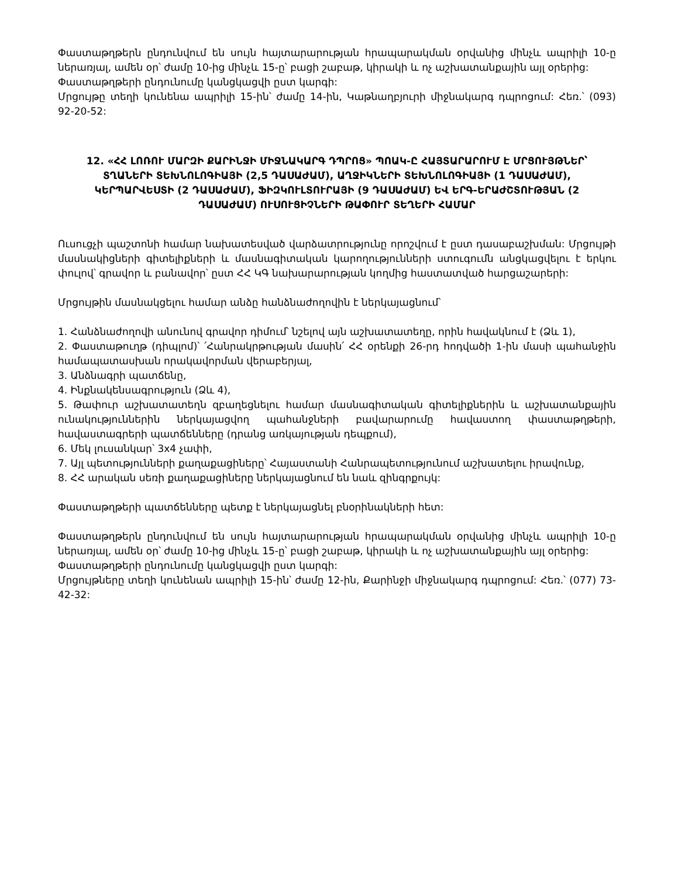Փաստաթղթերն ընդունվում են սույն հայտարարության հրապարակման օրվանից մինչև ապրիլի 10-ը ներառյալ, ամեն օր՝ ժամը 10-ից մինչև 15-ը՝ բացի շաբաթ, կիրակի և ոչ աշխատանքային այլ օրերից:
Փաստաթղթերի ընդունումը կանցկացվի ըստ կարգի:
Մրցույթը տեղի կունենա ապրիլի 15-ին՝ ժամը 14-ին, Կաթնաղբյուրի միջնակարգ դպրոցում: Հեռ.՝ (093) 92-20-52:
12. «ՀՀ ԼՈՌՈՒ ՄԱՐԶԻ ՔԱՐԻՆՋԻ ՄԻՋՆԱԿԱՐԳ ԴՊՐՈՑ» ՊՈԱԿ-Ը ՀԱՅՏԱՐԱՐՈՒՄ Է ՄՐՑՈՒՅԹՆԵՐ՝ ՏՂԱՆԵՐԻ ՏԵԽՆՈԼՈԳԻԱՅԻ (2,5 ԴԱՍԱԺԱՄ), ԱՂՋԻԿՆԵՐԻ ՏԵԽՆՈԼՈԳԻԱՅԻ (1 ԴԱՍԱԺԱՄ), ԿԵՐՊԱՐՎԵՍՏԻ (2 ԴԱՍԱԺԱՄ), ՖԻԶԿՈՒԼՏՈՒՐԱՅԻ (9 ԴԱՍԱԺԱՄ) ԵՎ ԵՐԳ-ԵՐԱԺՇՏՈՒԹՅԱՆ (2 ԴԱՍԱԺԱՄ) ՈՒՍՈՒՑԻՉՆԵՐԻ ԹԱՓՈՒՐ ՏԵՂԵՐԻ ՀԱՄԱՐ
Ուսուցչի պաշտոնի համար նախատեսված վարձատրությունը որոշվում է ըստ դասաբաշխման: Մրցույթի մասնակիցների գիտելիքների և մասնագիտական կարողությունների ստուգումն անցկացվելու է երկու փուլով՝ գրավոր և բանավոր՝ ըստ ՀՀ ԿԳ նախարարության կողմից հաստատված հարցաշարերի:
Մրցույթին մասնակցելու համար անձը հանձնաժողովին է ներկայացնում՝
1. Հանձնաժողովի անունով գրավոր դիմում՝ նշելով այն աշխատատեղը, որին հավակնում է (Ձև 1),
2. Փաստաթուղթ (դիպլոմ)՝ ՛Հանրակրթության մասին՛ ՀՀ օրենքի 26-րդ հոդվածի 1-ին մասի պահանջին համապատասխան որակավորման վերաբերյալ,
3. Անձնագրի պատճենը,
4. Ինքնակենսագրություն (Ձև 4),
5. Թափուր աշխատատեղն զբաղեցնելու համար մասնագիտական գիտելիքներին և աշխատանքային ունակություններին ներկայացվող պահանջների բավարարումը հավաստող փաստաթղթերի, հավաստագրերի պատճենները (դրանց առկայության դեպքում),
6. Մեկ լուսանկար՝ 3x4 չափի,
7. Այլ պետությունների քաղաքացիները՝ Հայաստանի Հանրապետությունում աշխատելու իրավունք,
8. ՀՀ արական սեռի քաղաքացիները ներկայացնում են նաև զինգրքույկ:
Փաստաթղթերի պատճենները պետք է ներկայացնել բնօրինակների հետ:
Փաստաթղթերն ընդունվում են սույն հայտարարության հրապարակման օրվանից մինչև ապրիլի 10-ը ներառյալ, ամեն օր՝ ժամը 10-ից մինչև 15-ը՝ բացի շաբաթ, կիրակի և ոչ աշխատանքային այլ օրերից:
Փաստաթղթերի ընդունումը կանցկացվի ըստ կարգի:
Մրցույթները տեղի կունենան ապրիլի 15-ին՝ ժամը 12-ին, Քարինջի միջնակարգ դպրոցում: Հեռ.՝ (077) 73-42-32: